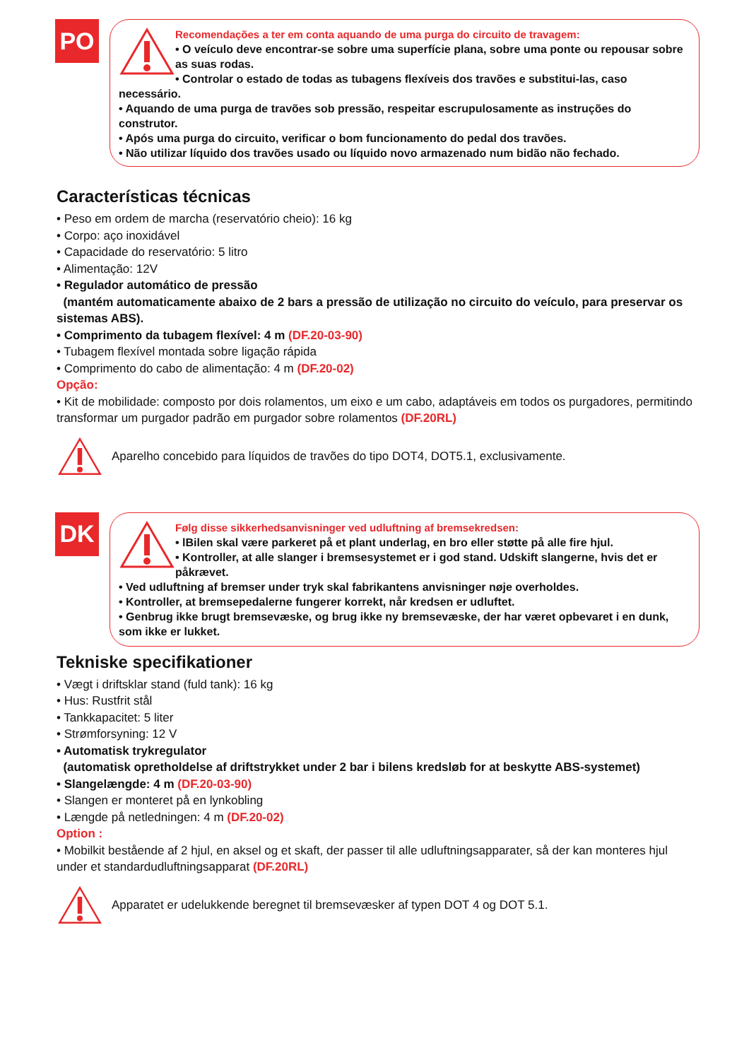PO
Recomendações a ter em conta aquando de uma purga do circuito de travagem:
• O veículo deve encontrar-se sobre uma superfície plana, sobre uma ponte ou repousar sobre as suas rodas.
• Controlar o estado de todas as tubagens flexíveis dos travões e substitui-las, caso necessário.
• Aquando de uma purga de travões sob pressão, respeitar escrupulosamente as instruções do construtor.
• Após uma purga do circuito, verificar o bom funcionamento do pedal dos travões.
• Não utilizar líquido dos travões usado ou líquido novo armazenado num bidão não fechado.
Características técnicas
• Peso em ordem de marcha (reservatório cheio): 16 kg
• Corpo: aço inoxidável
• Capacidade do reservatório: 5 litro
• Alimentação: 12V
• Regulador automático de pressão
(mantém automaticamente abaixo de 2 bars a pressão de utilização no circuito do veículo, para preservar os sistemas ABS).
• Comprimento da tubagem flexível: 4 m (DF.20-03-90)
• Tubagem flexível montada sobre ligação rápida
• Comprimento do cabo de alimentação: 4 m (DF.20-02)
Opção:
• Kit de mobilidade: composto por dois rolamentos, um eixo e um cabo, adaptáveis em todos os purgadores, permitindo transformar um purgador padrão em purgador sobre rolamentos (DF.20RL)
Aparelho concebido para líquidos de travões do tipo DOT4, DOT5.1, exclusivamente.
DK
Følg disse sikkerhedsanvisninger ved udluftning af bremsekredsen:
• lBilen skal være parkeret på et plant underlag, en bro eller støtte på alle fire hjul.
• Kontroller, at alle slanger i bremsesystemet er i god stand. Udskift slangerne, hvis det er påkrævet.
• Ved udluftning af bremser under tryk skal fabrikantens anvisninger nøje overholdes.
• Kontroller, at bremsepedalerne fungerer korrekt, når kredsen er udluftet.
• Genbrug ikke brugt bremsevæske, og brug ikke ny bremsevæske, der har været opbevaret i en dunk, som ikke er lukket.
Tekniske specifikationer
• Vægt i driftsklar stand (fuld tank): 16 kg
• Hus: Rustfrit stål
• Tankkapacitet: 5 liter
• Strømforsyning: 12 V
• Automatisk trykregulator
(automatisk opretholdelse af driftstrykket under 2 bar i bilens kredsløb for at beskytte ABS-systemet)
• Slangelængde: 4 m (DF.20-03-90)
• Slangen er monteret på en lynkobling
• Længde på netledningen: 4 m (DF.20-02)
Option :
• Mobilkit bestående af 2 hjul, en aksel og et skaft, der passer til alle udluftningsapparater, så der kan monteres hjul under et standardudluftningsapparat (DF.20RL)
Apparatet er udelukkende beregnet til bremsevæsker af typen DOT 4 og DOT 5.1.